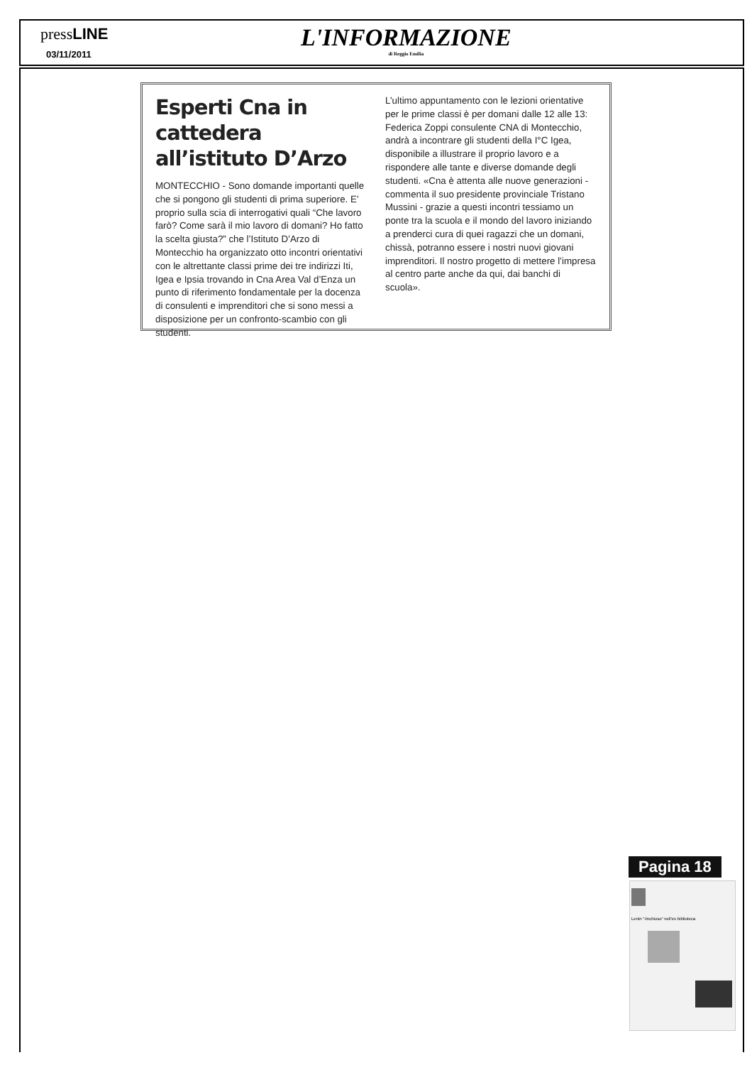pressLINE
03/11/2011
L'INFORMAZIONE
di Reggio Emilia
Esperti Cna in cattedera all’istituto D’Arzo
MONTECCHIO - Sono domande importanti quelle che si pongono gli studenti di prima superiore. E’ proprio sulla scia di interrogativi quali “Che lavoro farò? Come sarà il mio lavoro di domani? Ho fatto la scelta giusta?” che l’Istituto D’Arzo di Montecchio ha organizzato otto incontri orientativi con le altrettante classi prime dei tre indirizzi Iti, Igea e Ipsia trovando in Cna Area Val d’Enza un punto di riferimento fondamentale per la docenza di consulenti e imprenditori che si sono messi a disposizione per un confronto-scambio con gli studenti.
L’ultimo appuntamento con le lezioni orientative per le prime classi è per domani dalle 12 alle 13: Federica Zoppi consulente CNA di Montecchio, andrà a incontrare gli studenti della I°C Igea, disponibile a illustrare il proprio lavoro e a rispondere alle tante e diverse domande degli studenti. «Cna è attenta alle nuove generazioni - commenta il suo presidente provinciale Tristano Mussini - grazie a questi incontri tessiamo un ponte tra la scuola e il mondo del lavoro iniziando a prenderci cura di quei ragazzi che un domani, chissà, potranno essere i nostri nuovi giovani imprenditori. Il nostro progetto di mettere l’impresa al centro parte anche da qui, dai banchi di scuola».
Pagina 18
Lenin "rinchiuso" nell'ex biblioteca